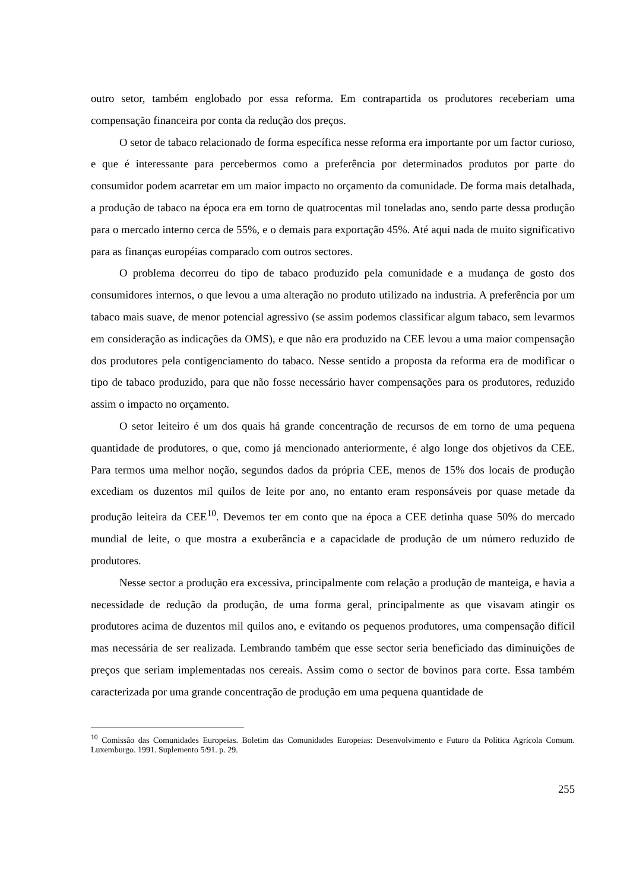outro setor, também englobado por essa reforma. Em contrapartida os produtores receberiam uma compensação financeira por conta da redução dos preços.
O setor de tabaco relacionado de forma específica nesse reforma era importante por um factor curioso, e que é interessante para percebermos como a preferência por determinados produtos por parte do consumidor podem acarretar em um maior impacto no orçamento da comunidade. De forma mais detalhada, a produção de tabaco na época era em torno de quatrocentas mil toneladas ano, sendo parte dessa produção para o mercado interno cerca de 55%, e o demais para exportação 45%. Até aqui nada de muito significativo para as finanças européias comparado com outros sectores.
O problema decorreu do tipo de tabaco produzido pela comunidade e a mudança de gosto dos consumidores internos, o que levou a uma alteração no produto utilizado na industria. A preferência por um tabaco mais suave, de menor potencial agressivo (se assim podemos classificar algum tabaco, sem levarmos em consideração as indicações da OMS), e que não era produzido na CEE levou a uma maior compensação dos produtores pela contigenciamento do tabaco. Nesse sentido a proposta da reforma era de modificar o tipo de tabaco produzido, para que não fosse necessário haver compensações para os produtores, reduzido assim o impacto no orçamento.
O setor leiteiro é um dos quais há grande concentração de recursos de em torno de uma pequena quantidade de produtores, o que, como já mencionado anteriormente, é algo longe dos objetivos da CEE. Para termos uma melhor noção, segundos dados da própria CEE, menos de 15% dos locais de produção excediam os duzentos mil quilos de leite por ano, no entanto eram responsáveis por quase metade da produção leiteira da CEE<sup>10</sup>. Devemos ter em conto que na época a CEE detinha quase 50% do mercado mundial de leite, o que mostra a exuberância e a capacidade de produção de um número reduzido de produtores.
Nesse sector a produção era excessiva, principalmente com relação a produção de manteiga, e havia a necessidade de redução da produção, de uma forma geral, principalmente as que visavam atingir os produtores acima de duzentos mil quilos ano, e evitando os pequenos produtores, uma compensação difícil mas necessária de ser realizada. Lembrando também que esse sector seria beneficiado das diminuições de preços que seriam implementadas nos cereais. Assim como o sector de bovinos para corte. Essa também caracterizada por uma grande concentração de produção em uma pequena quantidade de
<sup>10</sup> Comissão das Comunidades Europeias. Boletim das Comunidades Europeias: Desenvolvimento e Futuro da Política Agrícola Comum. Luxemburgo. 1991. Suplemento 5/91. p. 29.
255